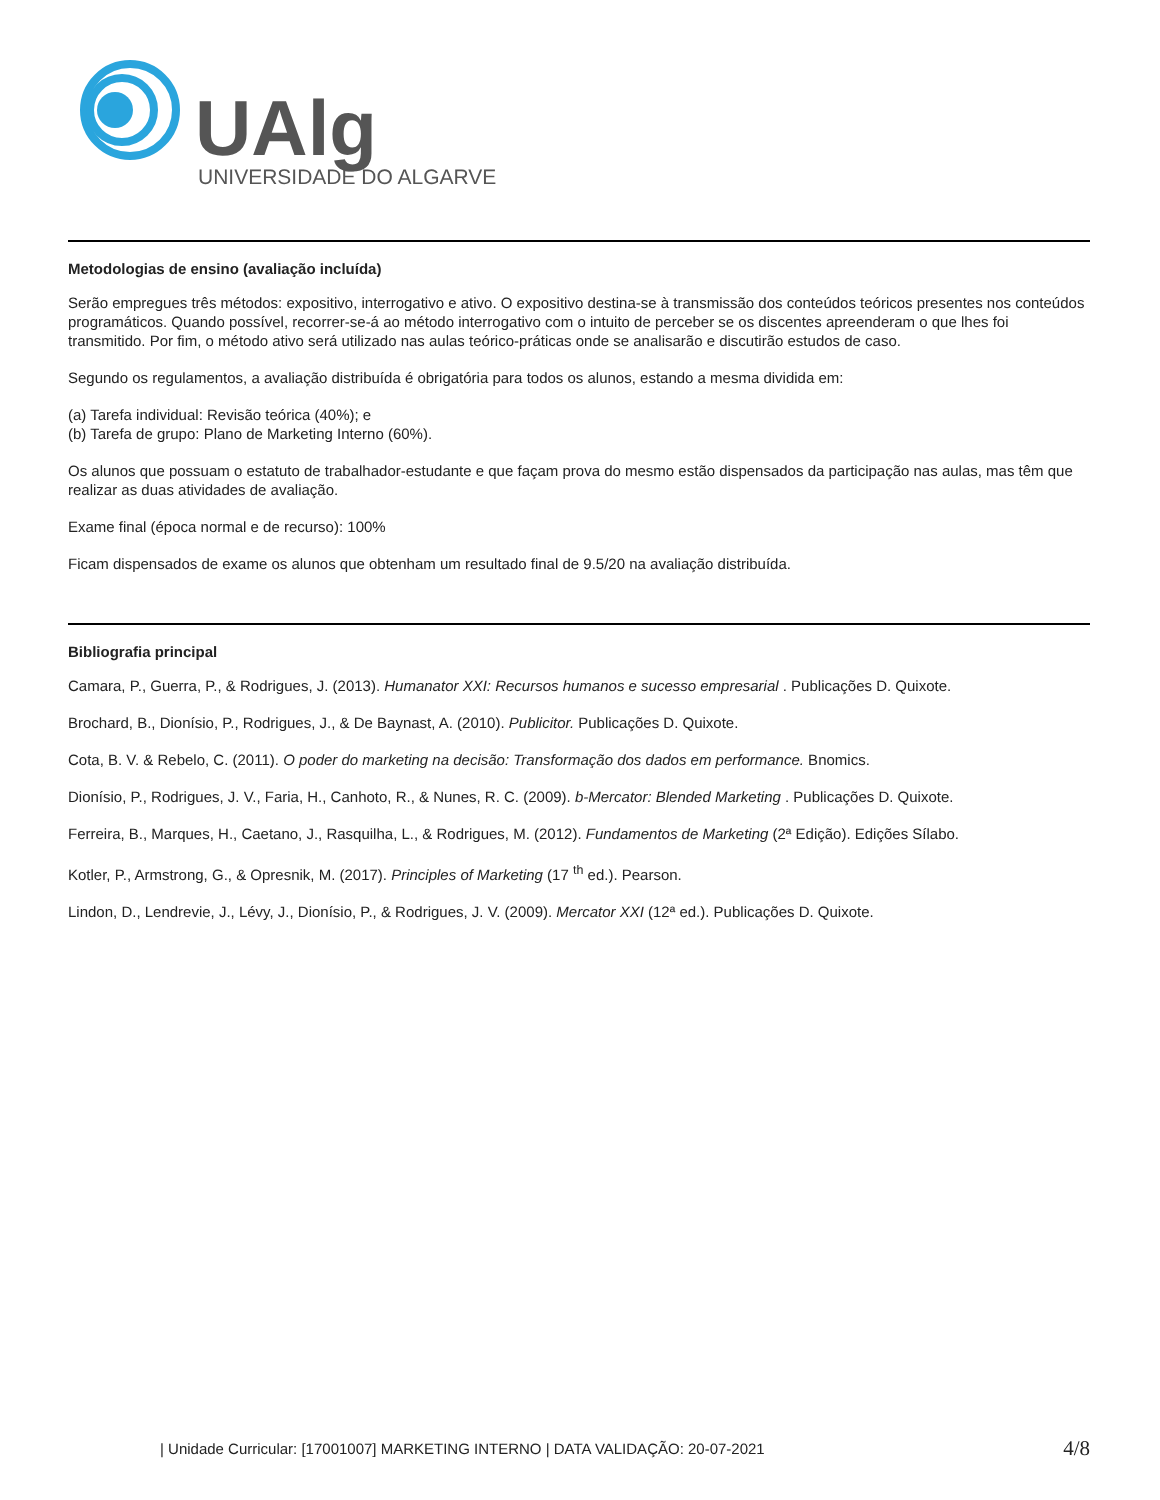UAlg
UNIVERSIDADE DO ALGARVE
Metodologias de ensino (avaliação incluída)
Serão empregues três métodos: expositivo, interrogativo e ativo. O expositivo destina-se à transmissão dos conteúdos teóricos presentes nos conteúdos programáticos. Quando possível, recorrer-se-á ao método interrogativo com o intuito de perceber se os discentes apreenderam o que lhes foi transmitido. Por fim, o método ativo será utilizado nas aulas teórico-práticas onde se analisarão e discutirão estudos de caso.
Segundo os regulamentos, a avaliação distribuída é obrigatória para todos os alunos, estando a mesma dividida em:
(a) Tarefa individual: Revisão teórica (40%); e
(b) Tarefa de grupo: Plano de Marketing Interno (60%).
Os alunos que possuam o estatuto de trabalhador-estudante e que façam prova do mesmo estão dispensados da participação nas aulas, mas têm que realizar as duas atividades de avaliação.
Exame final (época normal e de recurso): 100%
Ficam dispensados de exame os alunos que obtenham um resultado final de 9.5/20 na avaliação distribuída.
Bibliografia principal
Camara, P., Guerra, P., & Rodrigues, J. (2013). Humanator XXI: Recursos humanos e sucesso empresarial . Publicações D. Quixote.
Brochard, B., Dionísio, P., Rodrigues, J., & De Baynast, A. (2010). Publicitor. Publicações D. Quixote.
Cota, B. V. & Rebelo, C. (2011). O poder do marketing na decisão: Transformação dos dados em performance. Bnomics.
Dionísio, P., Rodrigues, J. V., Faria, H., Canhoto, R., & Nunes, R. C. (2009). b-Mercator: Blended Marketing . Publicações D. Quixote.
Ferreira, B., Marques, H., Caetano, J., Rasquilha, L., & Rodrigues, M. (2012). Fundamentos de Marketing (2ª Edição). Edições Sílabo.
Kotler, P., Armstrong, G., & Opresnik, M. (2017). Principles of Marketing (17 <sup>th</sup> ed.). Pearson.
Lindon, D., Lendrevie, J., Lévy, J., Dionísio, P., & Rodrigues, J. V. (2009). Mercator XXI (12ª ed.). Publicações D. Quixote.
| Unidade Curricular: [17001007] MARKETING INTERNO | DATA VALIDAÇÃO: 20-07-2021 4/8